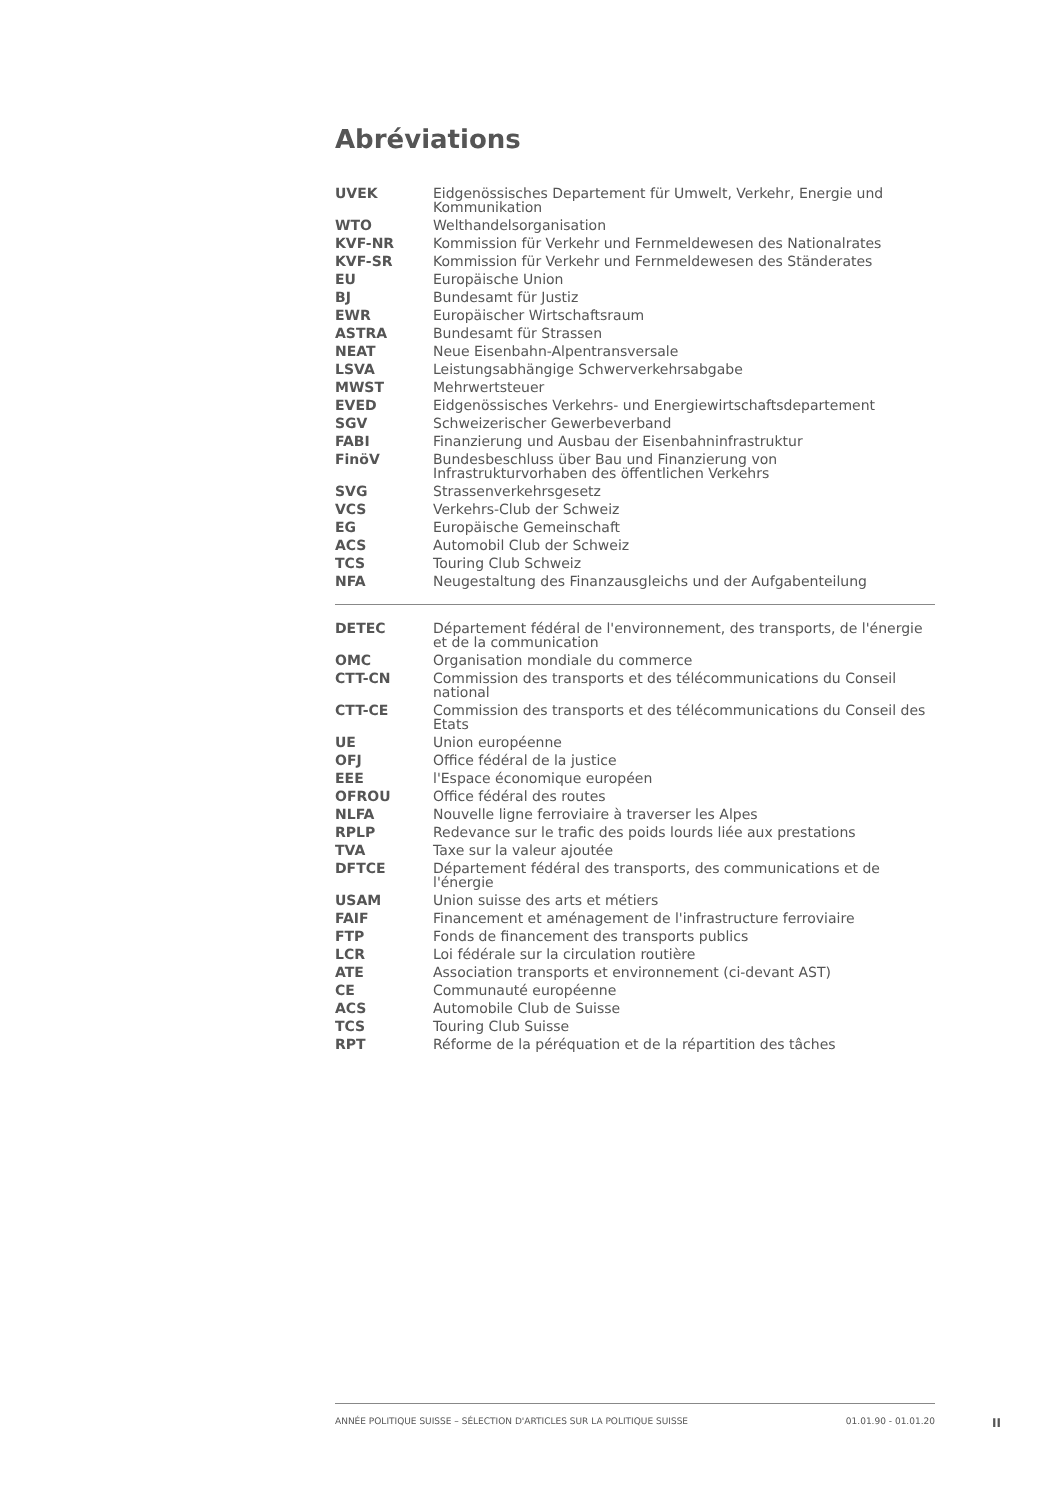Abréviations
| UVEK | Eidgenössisches Departement für Umwelt, Verkehr, Energie und Kommunikation |
| WTO | Welthandelsorganisation |
| KVF-NR | Kommission für Verkehr und Fernmeldewesen des Nationalrates |
| KVF-SR | Kommission für Verkehr und Fernmeldewesen des Ständerates |
| EU | Europäische Union |
| BJ | Bundesamt für Justiz |
| EWR | Europäischer Wirtschaftsraum |
| ASTRA | Bundesamt für Strassen |
| NEAT | Neue Eisenbahn-Alpentransversale |
| LSVA | Leistungsabhängige Schwerverkehrsabgabe |
| MWST | Mehrwertsteuer |
| EVED | Eidgenössisches Verkehrs- und Energiewirtschaftsdepartement |
| SGV | Schweizerischer Gewerbeverband |
| FABI | Finanzierung und Ausbau der Eisenbahninfrastruktur |
| FinöV | Bundesbeschluss über Bau und Finanzierung von Infrastrukturvorhaben des öffentlichen Verkehrs |
| SVG | Strassenverkehrsgesetz |
| VCS | Verkehrs-Club der Schweiz |
| EG | Europäische Gemeinschaft |
| ACS | Automobil Club der Schweiz |
| TCS | Touring Club Schweiz |
| NFA | Neugestaltung des Finanzausgleichs und der Aufgabenteilung |
| DETEC | Département fédéral de l'environnement, des transports, de l'énergie et de la communication |
| OMC | Organisation mondiale du commerce |
| CTT-CN | Commission des transports et des télécommunications du Conseil national |
| CTT-CE | Commission des transports et des télécommunications du Conseil des Etats |
| UE | Union européenne |
| OFJ | Office fédéral de la justice |
| EEE | l'Espace économique européen |
| OFROU | Office fédéral des routes |
| NLFA | Nouvelle ligne ferroviaire à traverser les Alpes |
| RPLP | Redevance sur le trafic des poids lourds liée aux prestations |
| TVA | Taxe sur la valeur ajoutée |
| DFTCE | Département fédéral des transports, des communications et de l'énergie |
| USAM | Union suisse des arts et métiers |
| FAIF | Financement et aménagement de l'infrastructure ferroviaire |
| FTP | Fonds de financement des transports publics |
| LCR | Loi fédérale sur la circulation routière |
| ATE | Association transports et environnement (ci-devant AST) |
| CE | Communauté européenne |
| ACS | Automobile Club de Suisse |
| TCS | Touring Club Suisse |
| RPT | Réforme de la péréquation et de la répartition des tâches |
ANNÉE POLITIQUE SUISSE – SÉLECTION D'ARTICLES SUR LA POLITIQUE SUISSE 01.01.90 - 01.01.20
II